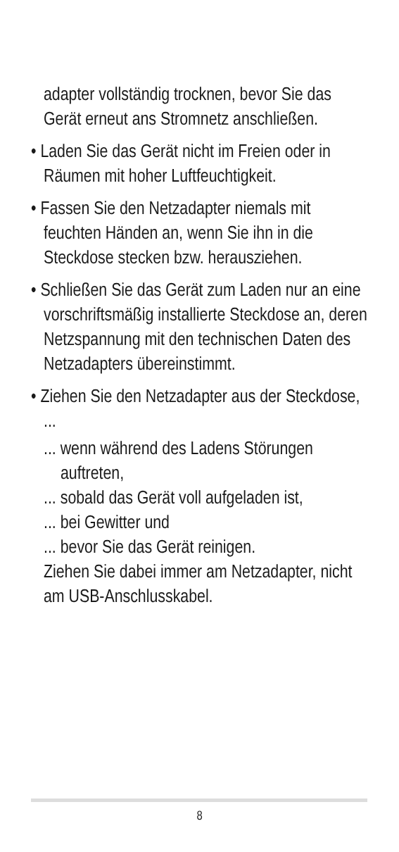adapter vollständig trocknen, bevor Sie das Gerät erneut ans Stromnetz anschließen.
• Laden Sie das Gerät nicht im Freien oder in Räumen mit hoher Luftfeuchtigkeit.
• Fassen Sie den Netzadapter niemals mit feuchten Händen an, wenn Sie ihn in die Steckdose stecken bzw. herausziehen.
• Schließen Sie das Gerät zum Laden nur an eine vorschriftsmäßig installierte Steckdose an, deren Netzspannung mit den technischen Daten des Netzadapters übereinstimmt.
• Ziehen Sie den Netzadapter aus der Steckdose, ...
... wenn während des Ladens Störungen auftreten,
... sobald das Gerät voll aufgeladen ist,
... bei Gewitter und
... bevor Sie das Gerät reinigen.
Ziehen Sie dabei immer am Netzadapter, nicht am USB-Anschlusskabel.
8